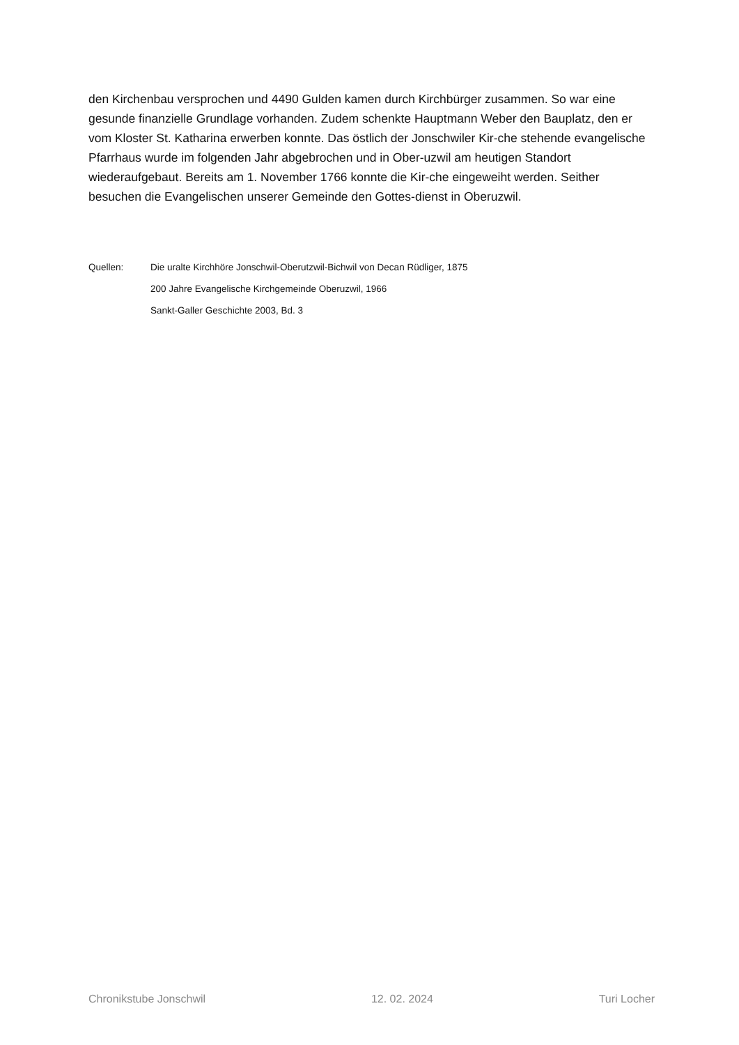den Kirchenbau versprochen und 4490 Gulden kamen durch Kirchbürger zusammen. So war eine gesunde finanzielle Grundlage vorhanden. Zudem schenkte Hauptmann Weber den Bauplatz, den er vom Kloster St. Katharina erwerben konnte. Das östlich der Jonschwiler Kir-che stehende evangelische Pfarrhaus wurde im folgenden Jahr abgebrochen und in Ober-uzwil am heutigen Standort wiederaufgebaut. Bereits am 1. November 1766 konnte die Kir-che eingeweiht werden. Seither besuchen die Evangelischen unserer Gemeinde den Gottes-dienst in Oberuzwil.
| Quellen: | Die uralte Kirchhöre Jonschwil-Oberutzwil-Bichwil von Decan Rüdliger, 1875 |
| | 200 Jahre Evangelische Kirchgemeinde Oberuzwil, 1966 |
| | Sankt-Galler Geschichte 2003, Bd. 3 |
Chronikstube Jonschwil 12. 02. 2024 Turi Locher